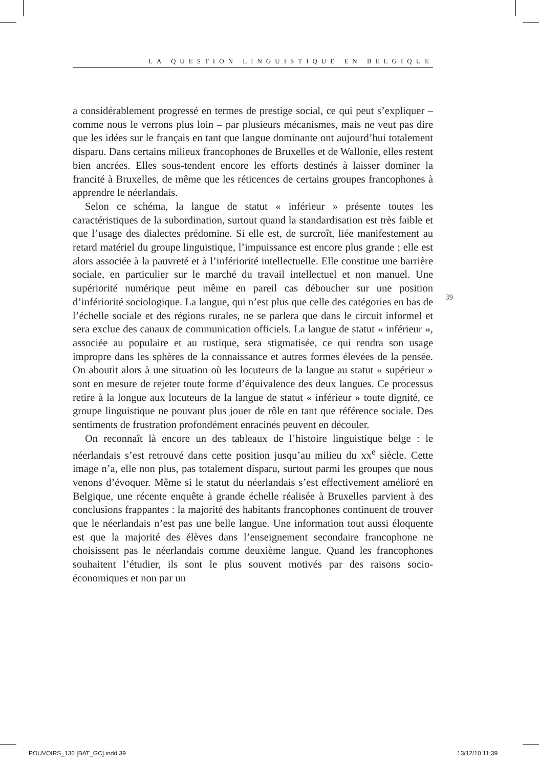LA QUESTION LINGUISTIQUE EN BELGIQUE
a considérablement progressé en termes de prestige social, ce qui peut s’expliquer – comme nous le verrons plus loin – par plusieurs mécanismes, mais ne veut pas dire que les idées sur le français en tant que langue dominante ont aujourd’hui totalement disparu. Dans certains milieux francophones de Bruxelles et de Wallonie, elles restent bien ancrées. Elles sous-tendent encore les efforts destinés à laisser dominer la francité à Bruxelles, de même que les réticences de certains groupes francophones à apprendre le néerlandais.
Selon ce schéma, la langue de statut « inférieur » présente toutes les caractéristiques de la subordination, surtout quand la standardisation est très faible et que l’usage des dialectes prédomine. Si elle est, de surcroît, liée manifestement au retard matériel du groupe linguistique, l’impuissance est encore plus grande ; elle est alors associée à la pauvreté et à l’infériorité intellectuelle. Elle constitue une barrière sociale, en particulier sur le marché du travail intellectuel et non manuel. Une supériorité numérique peut même en pareil cas déboucher sur une position d’infériorité sociologique. La langue, qui n’est plus que celle des catégories en bas de l’échelle sociale et des régions rurales, ne se parlera que dans le circuit informel et sera exclue des canaux de communication officiels. La langue de statut « inférieur », associée au populaire et au rustique, sera stigmatisée, ce qui rendra son usage impropre dans les sphères de la connaissance et autres formes élevées de la pensée. On aboutit alors à une situation où les locuteurs de la langue au statut « supérieur » sont en mesure de rejeter toute forme d’équivalence des deux langues. Ce processus retire à la longue aux locuteurs de la langue de statut « inférieur » toute dignité, ce groupe linguistique ne pouvant plus jouer de rôle en tant que référence sociale. Des sentiments de frustration profondément enracinés peuvent en découler.
On reconnaît là encore un des tableaux de l’histoire linguistique belge : le néerlandais s’est retrouvé dans cette position jusqu’au milieu du xx<sup>e</sup> siècle. Cette image n’a, elle non plus, pas totalement disparu, surtout parmi les groupes que nous venons d’évoquer. Même si le statut du néerlandais s’est effectivement amélioré en Belgique, une récente enquête à grande échelle réalisée à Bruxelles parvient à des conclusions frappantes : la majorité des habitants francophones continuent de trouver que le néerlandais n’est pas une belle langue. Une information tout aussi éloquente est que la majorité des élèves dans l’enseignement secondaire francophone ne choisissent pas le néerlandais comme deuxième langue. Quand les francophones souhaitent l’étudier, ils sont le plus souvent motivés par des raisons socio-économiques et non par un
39
POUVOIRS_136 [BAT_GC].indd 39 13/12/10 11:39